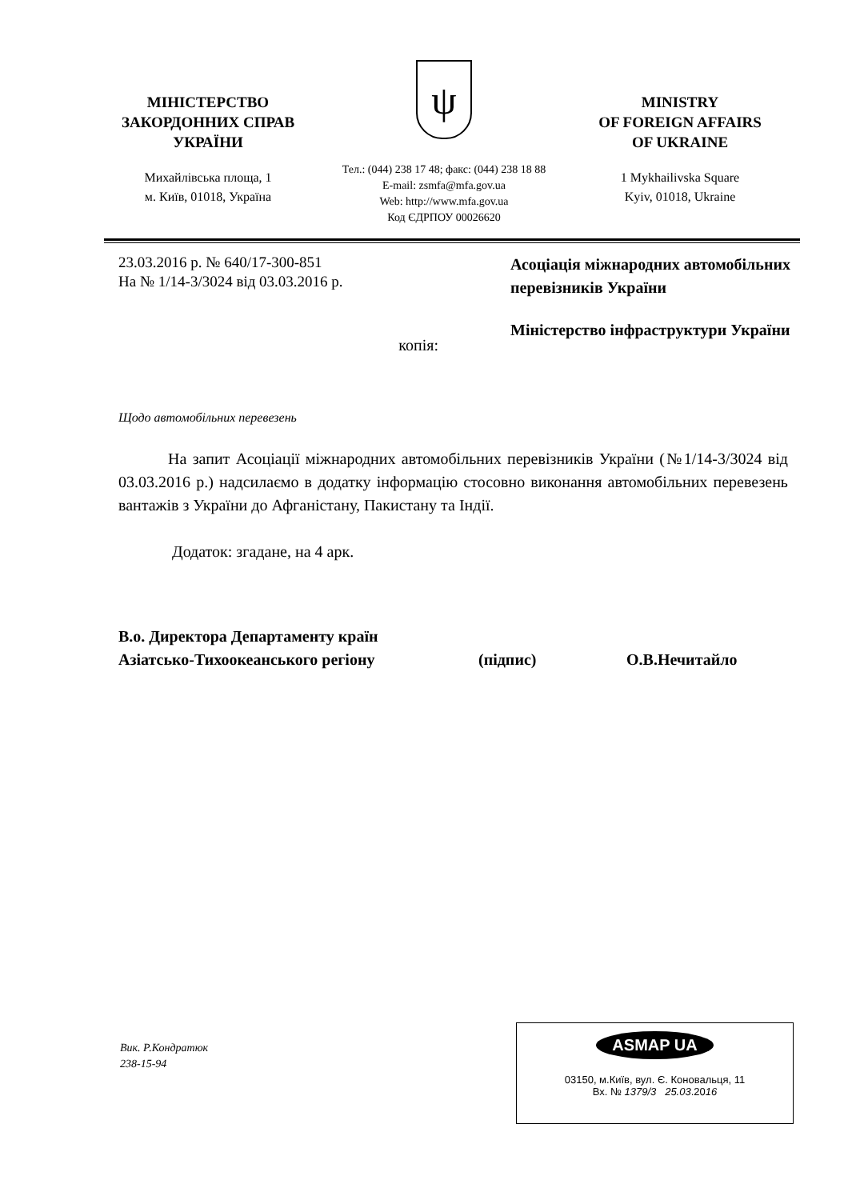МІНІСТЕРСТВО
ЗАКОРДОННИХ СПРАВ
УКРАЇНИ
Михайлівська площа, 1
м. Київ, 01018, Україна
ψ
Тел.: (044) 238 17 48; факс: (044) 238 18 88
E-mail: zsmfa@mfa.gov.ua
Web: http://www.mfa.gov.ua
Код ЄДРПОУ 00026620
MINISTRY
OF FOREIGN AFFAIRS
OF UKRAINE
1 Mykhailivska Square
Kyiv, 01018, Ukraine
23.03.2016 р. № 640/17-300-851
На № 1/14-3/3024 від 03.03.2016 р.
Асоціація міжнародних автомобільних перевізників України
копія:
Міністерство інфраструктури України
Щодо автомобільних перевезень
На запит Асоціації міжнародних автомобільних перевізників України (№1/14-3/3024 від 03.03.2016 р.) надсилаємо в додатку інформацію стосовно виконання автомобільних перевезень вантажів з України до Афганістану, Пакистану та Індії.
Додаток: згадане, на 4 арк.
В.о. Директора Департаменту країн
Азіатсько-Тихоокеанського регіону
(підпис)
О.В.Нечитайло
Вик. Р.Кондратюк
238-15-94
ASMAP UA
03150, м.Київ, вул. Є. Коновальця, 11
Вх. № 1379/3 25.03.2016